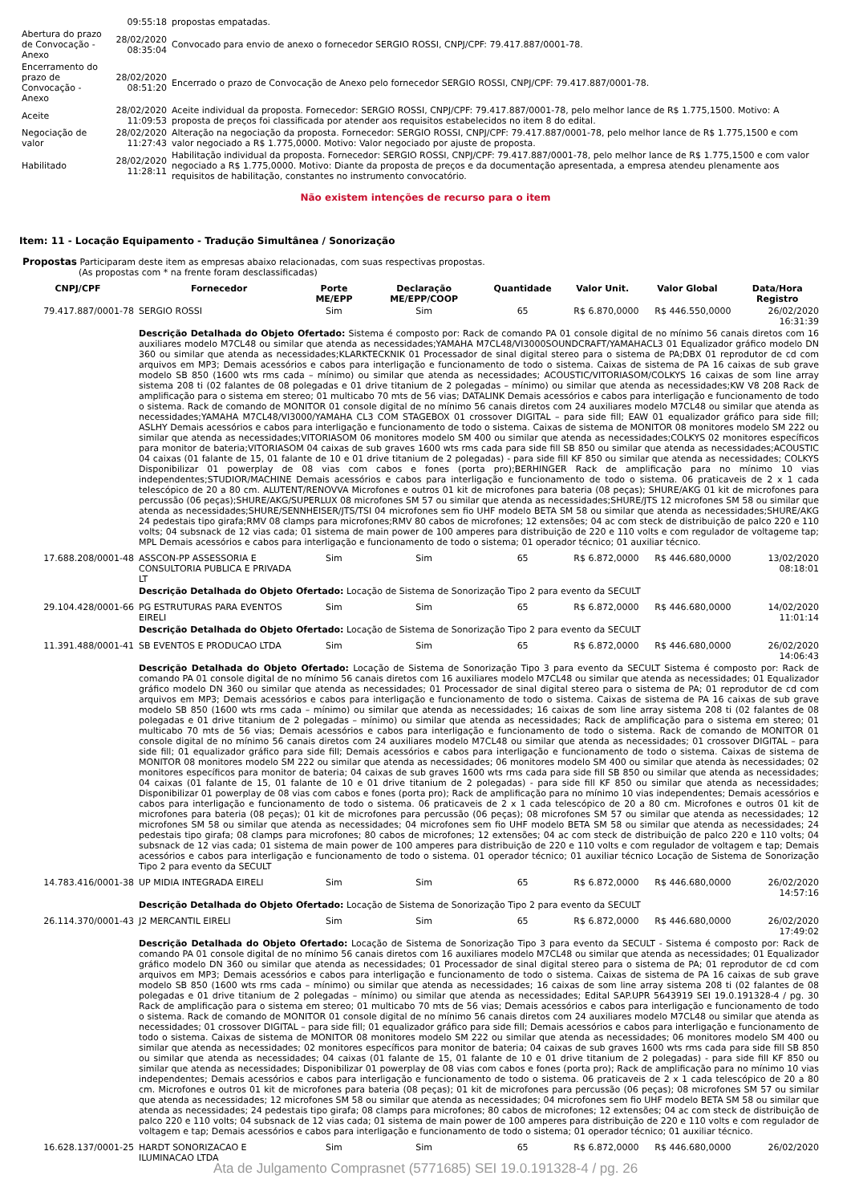| | 09:55:18 | propostas empatadas. |
| Abertura do prazo de Convocação - Anexo | 28/02/2020 08:35:04 | Convocado para envio de anexo o fornecedor SERGIO ROSSI, CNPJ/CPF: 79.417.887/0001-78. |
| Encerramento do prazo de Convocação - Anexo | 28/02/2020 08:51:20 | Encerrado o prazo de Convocação de Anexo pelo fornecedor SERGIO ROSSI, CNPJ/CPF: 79.417.887/0001-78. |
| Aceite | 28/02/2020 11:09:53 | Aceite individual da proposta. Fornecedor: SERGIO ROSSI, CNPJ/CPF: 79.417.887/0001-78, pelo melhor lance de R$ 1.775,1500. Motivo: A proposta de preços foi classificada por atender aos requisitos estabelecidos no item 8 do edital. |
| Negociação de valor | 28/02/2020 11:27:43 | Alteração na negociação da proposta. Fornecedor: SERGIO ROSSI, CNPJ/CPF: 79.417.887/0001-78, pelo melhor lance de R$ 1.775,1500 e com valor negociado a R$ 1.775,0000. Motivo: Valor negociado por ajuste de proposta. |
| Habilitado | 28/02/2020 11:28:11 | Habilitação individual da proposta. Fornecedor: SERGIO ROSSI, CNPJ/CPF: 79.417.887/0001-78, pelo melhor lance de R$ 1.775,1500 e com valor negociado a R$ 1.775,0000. Motivo: Diante da proposta de preços e da documentação apresentada, a empresa atendeu plenamente aos requisitos de habilitação, constantes no instrumento convocatório. |
Não existem intenções de recurso para o item
Item: 11 - Locação Equipamento - Tradução Simultânea / Sonorização
Propostas Participaram deste item as empresas abaixo relacionadas, com suas respectivas propostas.
(As propostas com * na frente foram desclassificadas)
| CNPJ/CPF | Fornecedor | Porte ME/EPP | Declaração ME/EPP/COOP | Quantidade | Valor Unit. | Valor Global | Data/Hora Registro |
| --- | --- | --- | --- | --- | --- | --- | --- |
| 79.417.887/0001-78 | SERGIO ROSSI | Sim | Sim | 65 | R$ 6.870,0000 | R$ 446.550,0000 | 26/02/2020 16:31:39 |
| | Descrição Detalhada do Objeto Ofertado: Sistema é composto por: Rack de comando PA 01 console digital de no mínimo 56 canais diretos com 16 auxiliares modelo M7CL48 ou similar que atenda as necessidades;YAMAHA M7CL48/VI3000SOUNDCRAFT/YAMAHACL3 01 Equalizador gráfico modelo DN 360 ou similar que atenda as necessidades;KLARKTECKNIK 01 Processador de sinal digital stereo para o sistema de PA;DBX 01 reprodutor de cd com arquivos em MP3; Demais acessórios e cabos para interligação e funcionamento de todo o sistema. Caixas de sistema de PA 16 caixas de sub grave modelo SB 850 (1600 wts rms cada – mínimo) ou similar que atenda as necessidades; ACOUSTIC/VITORIASOM/COLKYS 16 caixas de som line array sistema 208 ti (02 falantes de 08 polegadas e 01 drive titanium de 2 polegadas – mínimo) ou similar que atenda as necessidades;KW V8 208 Rack de amplificação para o sistema em stereo; 01 multicabo 70 mts de 56 vias; DATALINK Demais acessórios e cabos para interligação e funcionamento de todo o sistema. Rack de comando de MONITOR 01 console digital de no mínimo 56 canais diretos com 24 auxiliares modelo M7CL48 ou similar que atenda as necessidades;YAMAHA M7CL48/VI3000/YAMAHA CL3 COM STAGEBOX 01 crossover DIGITAL – para side fill; EAW 01 equalizador gráfico para side fill; ASLHY Demais acessórios e cabos para interligação e funcionamento de todo o sistema. Caixas de sistema de MONITOR 08 monitores modelo SM 222 ou similar que atenda as necessidades;VITORIASOM 06 monitores modelo SM 400 ou similar que atenda as necessidades;COLKYS 02 monitores específicos para monitor de bateria;VITORIASOM 04 caixas de sub graves 1600 wts rms cada para side fill SB 850 ou similar que atenda as necessidades;ACOUSTIC 04 caixas (01 falante de 15, 01 falante de 10 e 01 drive titanium de 2 polegadas) - para side fill KF 850 ou similar que atenda as necessidades; COLKYS Disponibilizar 01 powerplay de 08 vias com cabos e fones (porta pro);BERHINGER Rack de amplificação para no mínimo 10 vias independentes;STUDIOR/MACHINE Demais acessórios e cabos para interligação e funcionamento de todo o sistema. 06 praticaveis de 2 x 1 cada telescópico de 20 a 80 cm. ALUTENT/RENOVVA Microfones e outros 01 kit de microfones para bateria (08 peças); SHURE/AKG 01 kit de microfones para percussão (06 peças);SHURE/AKG/SUPERLUX 08 microfones SM 57 ou similar que atenda as necessidades;SHURE/JTS 12 microfones SM 58 ou similar que atenda as necessidades;SHURE/SENNHEISER/JTS/TSI 04 microfones sem fio UHF modelo BETA SM 58 ou similar que atenda as necessidades;SHURE/AKG 24 pedestais tipo girafa;RMV 08 clamps para microfones;RMV 80 cabos de microfones; 12 extensões; 04 ac com steck de distribuição de palco 220 e 110 volts; 04 subsnack de 12 vias cada; 01 sistema de main power de 100 amperes para distribuição de 220 e 110 volts e com regulador de voltageme tap; MPL Demais acessórios e cabos para interligação e funcionamento de todo o sistema; 01 operador técnico; 01 auxiliar técnico. | | | | | | |
| 17.688.208/0001-48 | ASSCON-PP ASSESSORIA E CONSULTORIA PUBLICA E PRIVADA LT | Sim | Sim | 65 | R$ 6.872,0000 | R$ 446.680,0000 | 13/02/2020 08:18:01 |
| | Descrição Detalhada do Objeto Ofertado: Locação de Sistema de Sonorização Tipo 2 para evento da SECULT | | | | | | |
| 29.104.428/0001-66 | PG ESTRUTURAS PARA EVENTOS EIRELI | Sim | Sim | 65 | R$ 6.872,0000 | R$ 446.680,0000 | 14/02/2020 11:01:14 |
| | Descrição Detalhada do Objeto Ofertado: Locação de Sistema de Sonorização Tipo 2 para evento da SECULT | | | | | | |
| 11.391.488/0001-41 | SB EVENTOS E PRODUCAO LTDA | Sim | Sim | 65 | R$ 6.872,0000 | R$ 446.680,0000 | 26/02/2020 14:06:43 |
| | Descrição Detalhada do Objeto Ofertado: Locação de Sistema de Sonorização Tipo 3 para evento da SECULT Sistema é composto por: Rack de comando PA 01 console digital de no mínimo 56 canais diretos com 16 auxiliares modelo M7CL48 ou similar que atenda as necessidades; 01 Equalizador gráfico modelo DN 360 ou similar que atenda as necessidades; 01 Processador de sinal digital stereo para o sistema de PA; 01 reprodutor de cd com arquivos em MP3; Demais acessórios e cabos para interligação e funcionamento de todo o sistema. Caixas de sistema de PA 16 caixas de sub grave modelo SB 850 (1600 wts rms cada – mínimo) ou similar que atenda as necessidades; 16 caixas de som line array sistema 208 ti (02 falantes de 08 polegadas e 01 drive titanium de 2 polegadas – mínimo) ou similar que atenda as necessidades; Rack de amplificação para o sistema em stereo; 01 multicabo 70 mts de 56 vias; Demais acessórios e cabos para interligação e funcionamento de todo o sistema. Rack de comando de MONITOR 01 console digital de no mínimo 56 canais diretos com 24 auxiliares modelo M7CL48 ou similar que atenda as necessidades; 01 crossover DIGITAL – para side fill; 01 equalizador gráfico para side fill; Demais acessórios e cabos para interligação e funcionamento de todo o sistema. Caixas de sistema de MONITOR 08 monitores modelo SM 222 ou similar que atenda as necessidades; 06 monitores modelo SM 400 ou similar que atenda às necessidades; 02 monitores específicos para monitor de bateria; 04 caixas de sub graves 1600 wts rms cada para side fill SB 850 ou similar que atenda as necessidades; 04 caixas (01 falante de 15, 01 falante de 10 e 01 drive titanium de 2 polegadas) - para side fill KF 850 ou similar que atenda as necessidades; Disponibilizar 01 powerplay de 08 vias com cabos e fones (porta pro); Rack de amplificação para no mínimo 10 vias independentes; Demais acessórios e cabos para interligação e funcionamento de todo o sistema. 06 praticaveis de 2 x 1 cada telescópico de 20 a 80 cm. Microfones e outros 01 kit de microfones para bateria (08 peças); 01 kit de microfones para percussão (06 peças); 08 microfones SM 57 ou similar que atenda as necessidades; 12 microfones SM 58 ou similar que atenda as necessidades; 04 microfones sem fio UHF modelo BETA SM 58 ou similar que atenda as necessidades; 24 pedestais tipo girafa; 08 clamps para microfones; 80 cabos de microfones; 12 extensões; 04 ac com steck de distribuição de palco 220 e 110 volts; 04 subsnack de 12 vias cada; 01 sistema de main power de 100 amperes para distribuição de 220 e 110 volts e com regulador de voltagem e tap; Demais acessórios e cabos para interligação e funcionamento de todo o sistema. 01 operador técnico; 01 auxiliar técnico Locação de Sistema de Sonorização Tipo 2 para evento da SECULT | | | | | | |
| 14.783.416/0001-38 | UP MIDIA INTEGRADA EIRELI | Sim | Sim | 65 | R$ 6.872,0000 | R$ 446.680,0000 | 26/02/2020 14:57:16 |
| | Descrição Detalhada do Objeto Ofertado: Locação de Sistema de Sonorização Tipo 2 para evento da SECULT | | | | | | |
| 26.114.370/0001-43 | J2 MERCANTIL EIRELI | Sim | Sim | 65 | R$ 6.872,0000 | R$ 446.680,0000 | 26/02/2020 17:49:02 |
| | Descrição Detalhada do Objeto Ofertado: Locação de Sistema de Sonorização Tipo 3 para evento da SECULT - Sistema é composto por: Rack de comando PA 01 console digital de no mínimo 56 canais diretos com 16 auxiliares modelo M7CL48 ou similar que atenda as necessidades; 01 Equalizador gráfico modelo DN 360 ou similar que atenda as necessidades; 01 Processador de sinal digital stereo para o sistema de PA; 01 reprodutor de cd com arquivos em MP3; Demais acessórios e cabos para interligação e funcionamento de todo o sistema. Caixas de sistema de PA 16 caixas de sub grave modelo SB 850 (1600 wts rms cada – mínimo) ou similar que atenda as necessidades; 16 caixas de som line array sistema 208 ti (02 falantes de 08 polegadas e 01 drive titanium de 2 polegadas – mínimo) ou similar que atenda as necessidades; Edital SAP.UPR 5643919 SEI 19.0.191328-4 / pg. 30 Rack de amplificação para o sistema em stereo; 01 multicabo 70 mts de 56 vias; Demais acessórios e cabos para interligação e funcionamento de todo o sistema. Rack de comando de MONITOR 01 console digital de no mínimo 56 canais diretos com 24 auxiliares modelo M7CL48 ou similar que atenda as necessidades; 01 crossover DIGITAL – para side fill; 01 equalizador gráfico para side fill; Demais acessórios e cabos para interligação e funcionamento de todo o sistema. Caixas de sistema de MONITOR 08 monitores modelo SM 222 ou similar que atenda as necessidades; 06 monitores modelo SM 400 ou similar que atenda as necessidades; 02 monitores específicos para monitor de bateria; 04 caixas de sub graves 1600 wts rms cada para side fill SB 850 ou similar que atenda as necessidades; 04 caixas (01 falante de 15, 01 falante de 10 e 01 drive titanium de 2 polegadas) - para side fill KF 850 ou similar que atenda as necessidades; Disponibilizar 01 powerplay de 08 vias com cabos e fones (porta pro); Rack de amplificação para no mínimo 10 vias independentes; Demais acessórios e cabos para interligação e funcionamento de todo o sistema. 06 praticaveis de 2 x 1 cada telescópico de 20 a 80 cm. Microfones e outros 01 kit de microfones para bateria (08 peças); 01 kit de microfones para percussão (06 peças); 08 microfones SM 57 ou similar que atenda as necessidades; 12 microfones SM 58 ou similar que atenda as necessidades; 04 microfones sem fio UHF modelo BETA SM 58 ou similar que atenda as necessidades; 24 pedestais tipo girafa; 08 clamps para microfones; 80 cabos de microfones; 12 extensões; 04 ac com steck de distribuição de palco 220 e 110 volts; 04 subsnack de 12 vias cada; 01 sistema de main power de 100 amperes para distribuição de 220 e 110 volts e com regulador de voltagem e tap; Demais acessórios e cabos para interligação e funcionamento de todo o sistema; 01 operador técnico; 01 auxiliar técnico. | | | | | | |
| 16.628.137/0001-25 | HARDT SONORIZACAO E ILUMINACAO LTDA | Sim | Sim | 65 | R$ 6.872,0000 | R$ 446.680,0000 | 26/02/2020 |
Ata de Julgamento Comprasnet (5771685) SEI 19.0.191328-4 / pg. 26